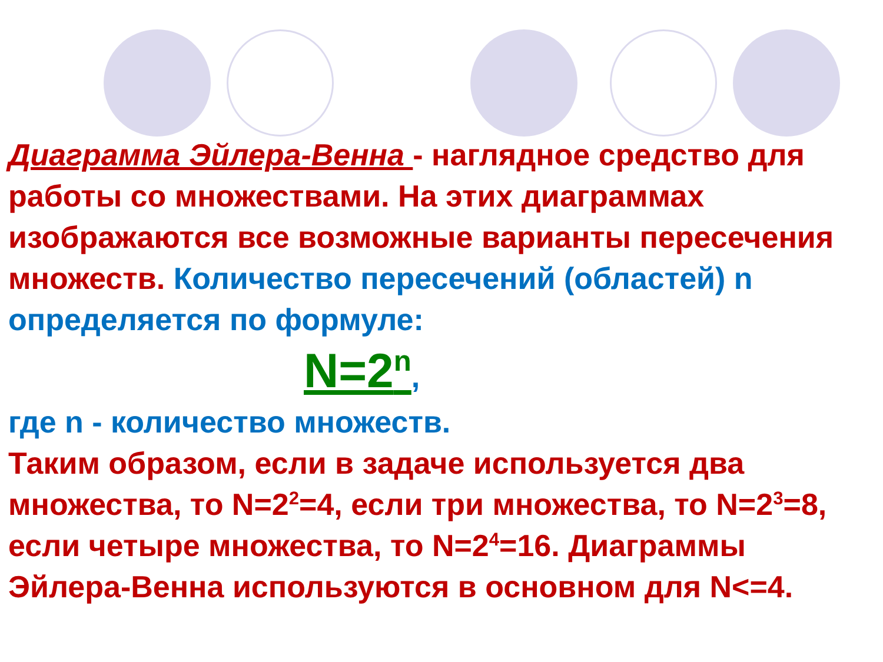Диаграмма Эйлера-Венна - наглядное средство для работы со множествами. На этих диаграммах изображаются все возможные варианты пересечения множеств. Количество пересечений (областей) n определяется по формуле:
N=2<sup>n</sup>,
где n - количество множеств.
Таким образом, если в задаче используется два множества, то N=2<sup>2</sup>=4, если три множества, то N=2<sup>3</sup>=8, если четыре множества, то N=2<sup>4</sup>=16. Диаграммы Эйлера-Венна используются в основном для N<=4.